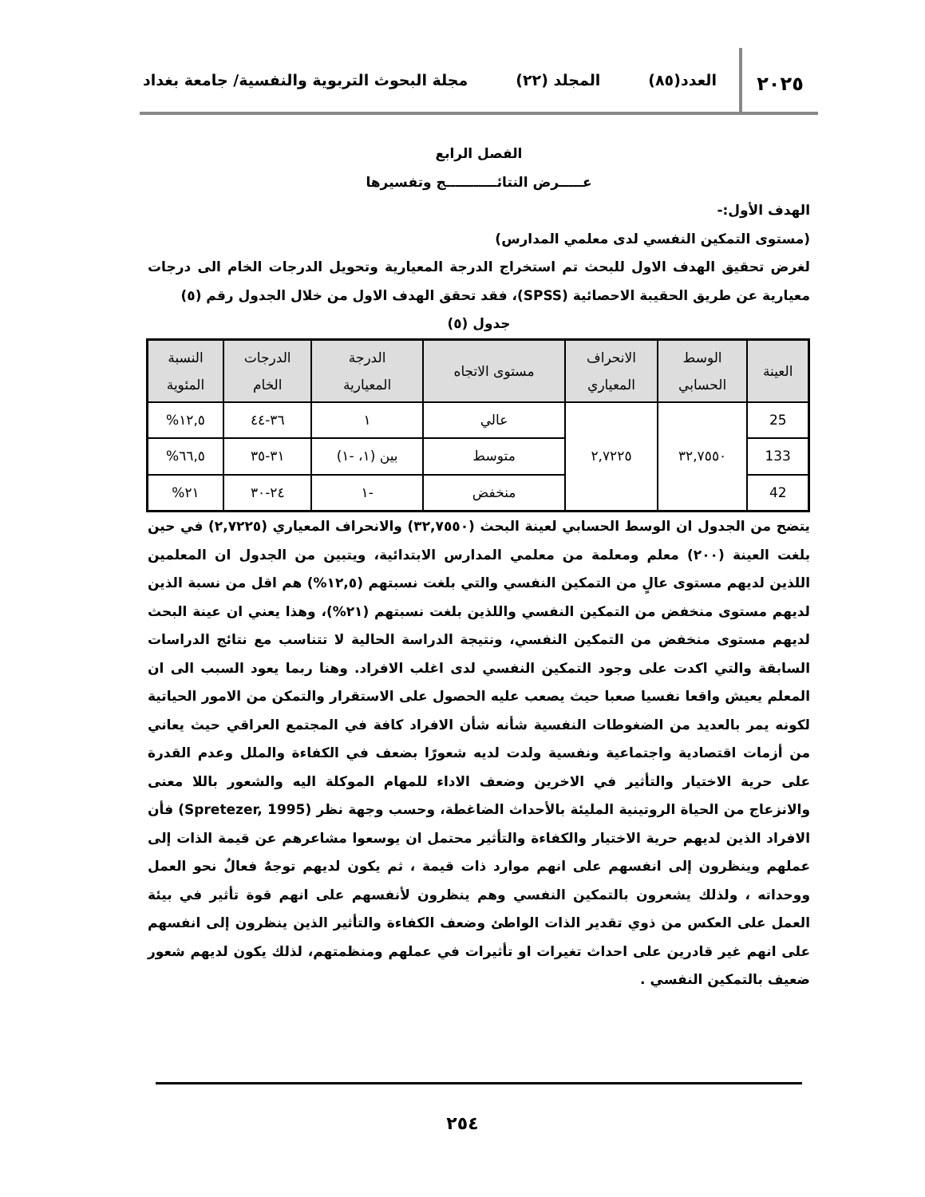٢٠٢٥
العدد(٨٥) المجلد (٢٢) مجلة البحوث التربوية والنفسية/ جامعة بغداد
الفصل الرابع
عـــــرض النتائـــــــــــج وتفسيرها
الهدف الأول:-
(مستوى التمكين النفسي لدى معلمي المدارس)
لغرض تحقيق الهدف الاول للبحث تم استخراج الدرجة المعيارية وتحويل الدرجات الخام الى درجات معيارية عن طريق الحقيبة الاحصائية (SPSS)، فقد تحقق الهدف الاول من خلال الجدول رقم (٥)
جدول (٥)
| العينة | الوسط الحسابي | الانحراف المعياري | مستوى الاتجاه | الدرجة المعيارية | الدرجات الخام | النسبة المئوية |
| --- | --- | --- | --- | --- | --- | --- |
| 25 | ٣٢,٧٥٥٠ | ٢,٧٢٢٥ | عالي | ١ | ٣٦-٤٤ | ١٢,٥% |
| 133 | | | متوسط | بين (١، -١) | ٣١-٣٥ | ٦٦,٥% |
| 42 | | | منخفض | -١ | ٢٤-٣٠ | ٢١% |
يتضح من الجدول ان الوسط الحسابي لعينة البحث (٣٢,٧٥٥٠) والانحراف المعياري (٢,٧٢٢٥) في حين بلغت العينة (٢٠٠) معلم ومعلمة من معلمي المدارس الابتدائية، ويتبين من الجدول ان المعلمين اللذين لديهم مستوى عالٍ من التمكين النفسي والتي بلغت نسبتهم (١٢,٥%) هم اقل من نسبة الذين لديهم مستوى منخفض من التمكين النفسي واللذين بلغت نسبتهم (٢١%)، وهذا يعني ان عينة البحث لديهم مستوى منخفض من التمكين النفسي، ونتيجة الدراسة الحالية لا تتناسب مع نتائج الدراسات السابقة والتي اكدت على وجود التمكين النفسي لدى اغلب الافراد. وهنا ربما يعود السبب الى ان المعلم يعيش واقعا نفسيا صعبا حيث يصعب عليه الحصول على الاستقرار والتمكن من الامور الحياتية لكونه يمر بالعديد من الضغوطات النفسية شأنه شأن الافراد كافة في المجتمع العراقي حيث يعاني من أزمات اقتصادية واجتماعية ونفسية ولدت لديه شعورًا بضعف في الكفاءة والملل وعدم القدرة على حرية الاختيار والتأثير في الاخرين وضعف الاداء للمهام الموكلة اليه والشعور باللا معنى والانزعاج من الحياة الروتينية المليئة بالأحداث الضاغطة، وحسب وجهة نظر (Spretezer, 1995) فأن الافراد الذين لديهم حرية الاختيار والكفاءة والتأثير محتمل ان يوسعوا مشاعرهم عن قيمة الذات إلى عملهم وينظرون إلى انفسهم على انهم موارد ذات قيمة ، ثم يكون لديهم توجهٌ فعالٌ نحو العمل ووحداته ، ولذلك يشعرون بالتمكين النفسي وهم ينظرون لأنفسهم على انهم قوة تأثير في بيئة العمل على العكس من ذوي تقدير الذات الواطئ وضعف الكفاءة والتأثير الذين ينظرون إلى انفسهم على انهم غير قادرين على احداث تغيرات او تأثيرات في عملهم ومنظمتهم، لذلك يكون لديهم شعور ضعيف بالتمكين النفسي .
٢٥٤